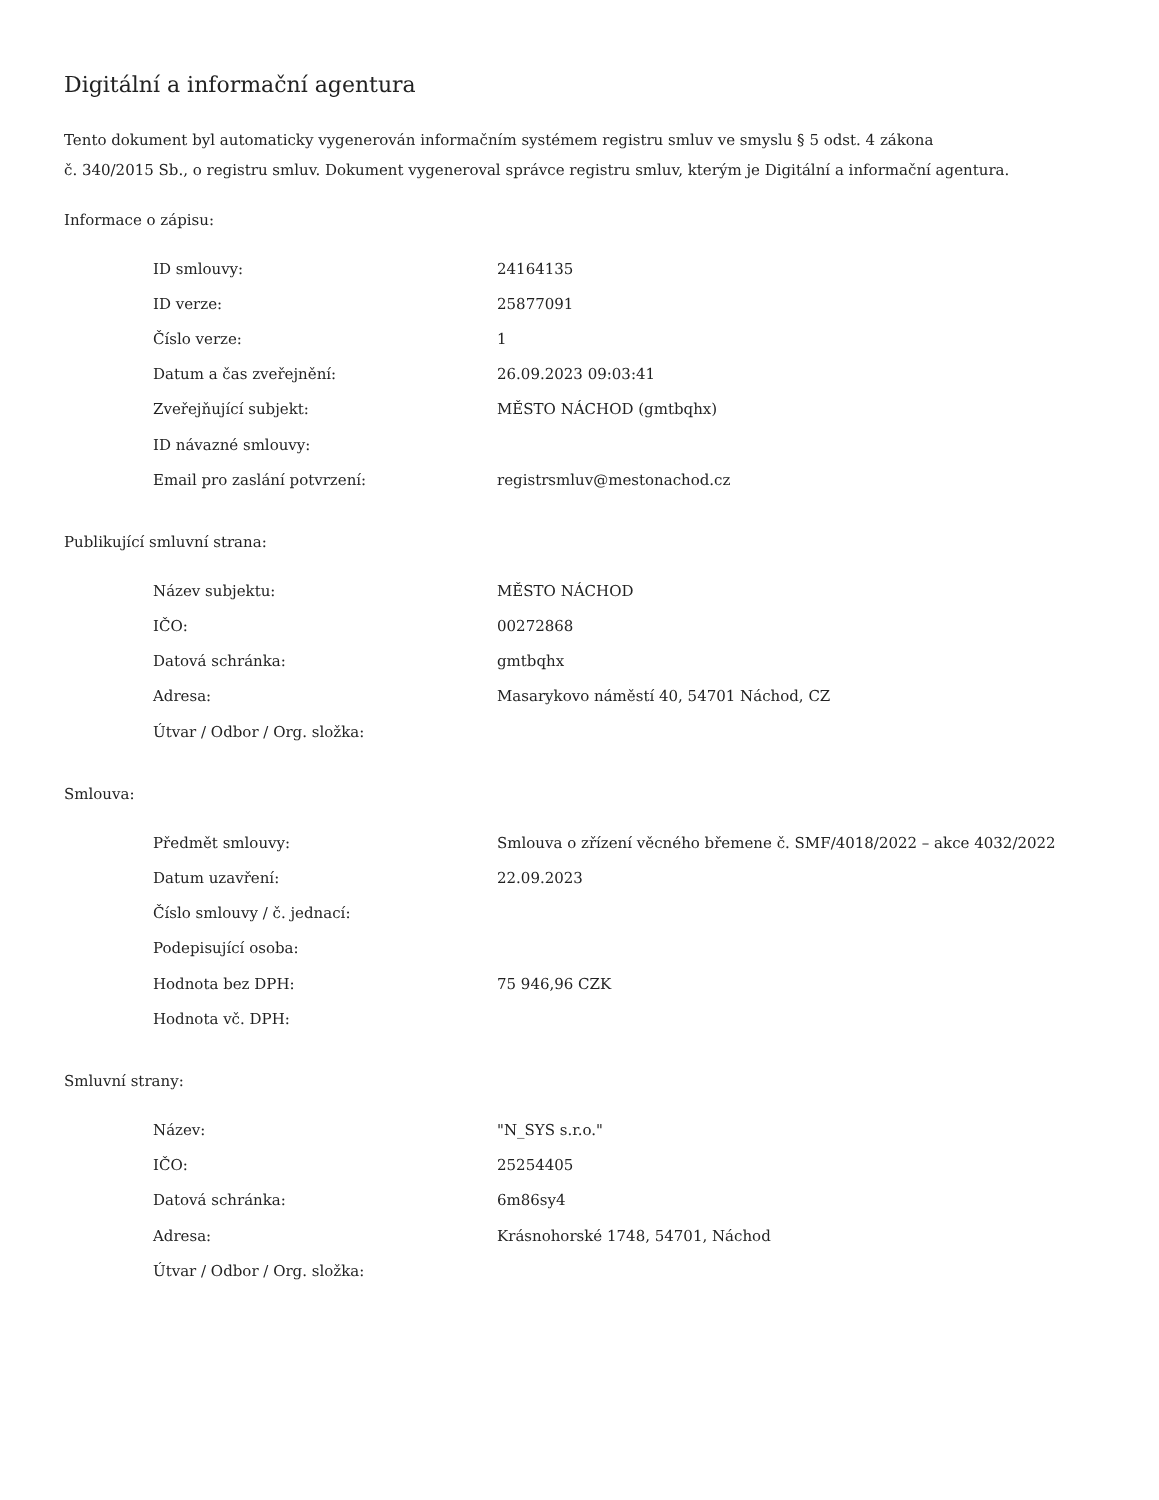Digitální a informační agentura
Tento dokument byl automaticky vygenerován informačním systémem registru smluv ve smyslu § 5 odst. 4 zákona
č. 340/2015 Sb., o registru smluv. Dokument vygeneroval správce registru smluv, kterým je Digitální a informační agentura.
Informace o zápisu:
| ID smlouvy: | 24164135 |
| ID verze: | 25877091 |
| Číslo verze: | 1 |
| Datum a čas zveřejnění: | 26.09.2023 09:03:41 |
| Zveřejňující subjekt: | MĚSTO NÁCHOD (gmtbqhx) |
| ID návazné smlouvy: | |
| Email pro zaslání potvrzení: | registrsmluv@mestonachod.cz |
Publikující smluvní strana:
| Název subjektu: | MĚSTO NÁCHOD |
| IČO: | 00272868 |
| Datová schránka: | gmtbqhx |
| Adresa: | Masarykovo náměstí 40, 54701 Náchod, CZ |
| Útvar / Odbor / Org. složka: | |
Smlouva:
| Předmět smlouvy: | Smlouva o zřízení věcného břemene č. SMF/4018/2022 – akce 4032/2022 |
| Datum uzavření: | 22.09.2023 |
| Číslo smlouvy / č. jednací: | |
| Podepisující osoba: | |
| Hodnota bez DPH: | 75 946,96 CZK |
| Hodnota vč. DPH: | |
Smluvní strany:
| Název: | "N_SYS s.r.o." |
| IČO: | 25254405 |
| Datová schránka: | 6m86sy4 |
| Adresa: | Krásnohorské 1748, 54701, Náchod |
| Útvar / Odbor / Org. složka: | |